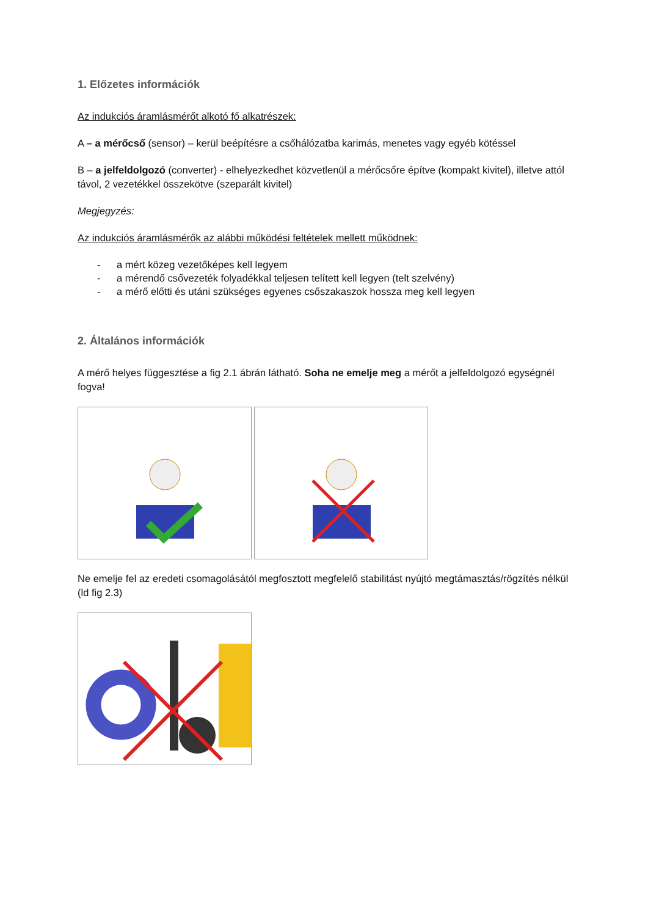1. Előzetes információk
Az indukciós áramlásmérőt alkotó fő alkatrészek:
A – a mérőcső (sensor) – kerül beépítésre a csőhálózatba karimás, menetes vagy egyéb kötéssel
B – a jelfeldolgozó (converter) - elhelyezkedhet közvetlenül a mérőcsőre építve (kompakt kivitel), illetve attól távol, 2 vezetékkel összekötve (szeparált kivitel)
Megjegyzés:
Az indukciós áramlásmérők az alábbi működési feltételek mellett működnek:
- a mért közeg vezetőképes kell legyem
- a mérendő csővezeték folyadékkal teljesen telített kell legyen (telt szelvény)
- a mérő előtti és utáni szükséges egyenes csőszakaszok hossza meg kell legyen
2. Általános információk
A mérő helyes függesztése a fig 2.1 ábrán látható. Soha ne emelje meg a mérőt a jelfeldolgozó egységnél fogva!
Ne emelje fel az eredeti csomagolásától megfosztott megfelelő stabilitást nyújtó megtámasztás/rögzítés nélkül (ld fig 2.3)